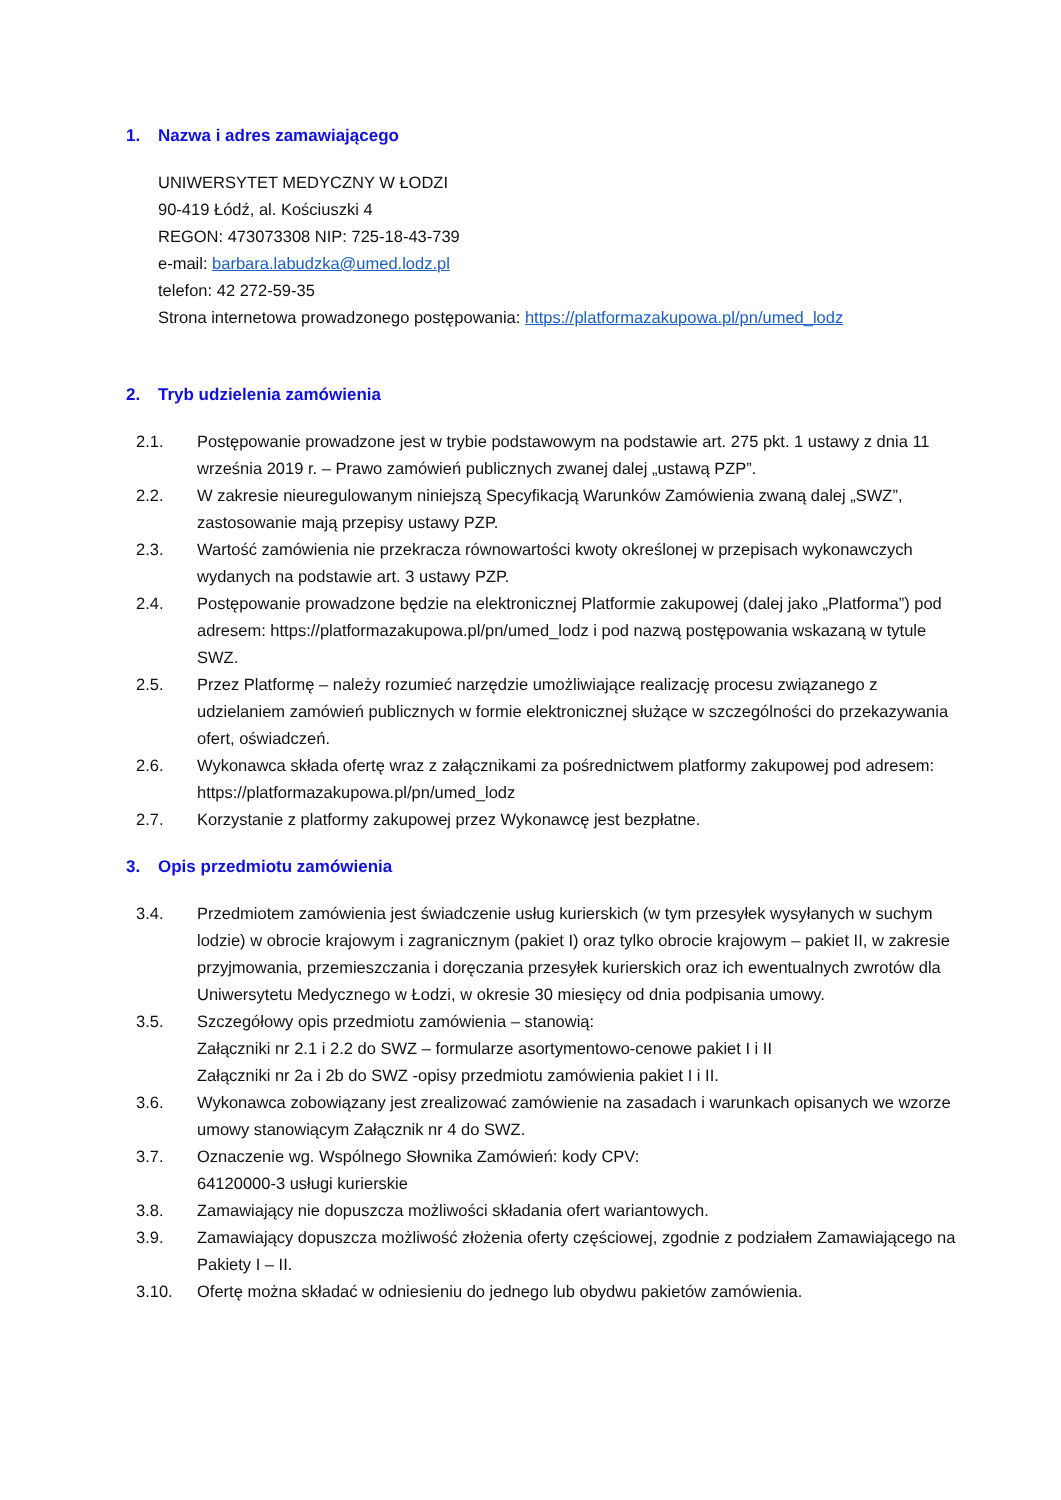1. Nazwa i adres zamawiającego
UNIWERSYTET MEDYCZNY W ŁODZI
90-419 Łódź, al. Kościuszki 4
REGON: 473073308 NIP: 725-18-43-739
e-mail: barbara.labudzka@umed.lodz.pl
telefon: 42 272-59-35
Strona internetowa prowadzonego postępowania: https://platformazakupowa.pl/pn/umed_lodz
2. Tryb udzielenia zamówienia
2.1. Postępowanie prowadzone jest w trybie podstawowym na podstawie art. 275 pkt. 1 ustawy z dnia 11 września 2019 r. – Prawo zamówień publicznych zwanej dalej „ustawą PZP”.
2.2. W zakresie nieuregulowanym niniejszą Specyfikacją Warunków Zamówienia zwaną dalej „SWZ”, zastosowanie mają przepisy ustawy PZP.
2.3. Wartość zamówienia nie przekracza równowartości kwoty określonej w przepisach wykonawczych wydanych na podstawie art. 3 ustawy PZP.
2.4. Postępowanie prowadzone będzie na elektronicznej Platformie zakupowej (dalej jako „Platforma”) pod adresem: https://platformazakupowa.pl/pn/umed_lodz i pod nazwą postępowania wskazaną w tytule SWZ.
2.5. Przez Platformę – należy rozumieć narzędzie umożliwiające realizację procesu związanego z udzielaniem zamówień publicznych w formie elektronicznej służące w szczególności do przekazywania ofert, oświadczeń.
2.6. Wykonawca składa ofertę wraz z załącznikami za pośrednictwem platformy zakupowej pod adresem: https://platformazakupowa.pl/pn/umed_lodz
2.7. Korzystanie z platformy zakupowej przez Wykonawcę jest bezpłatne.
3. Opis przedmiotu zamówienia
3.4. Przedmiotem zamówienia jest świadczenie usług kurierskich (w tym przesyłek wysyłanych w suchym lodzie) w obrocie krajowym i zagranicznym (pakiet I) oraz tylko obrocie krajowym – pakiet II, w zakresie przyjmowania, przemieszczania i doręczania przesyłek kurierskich oraz ich ewentualnych zwrotów dla Uniwersytetu Medycznego w Łodzi, w okresie 30 miesięcy od dnia podpisania umowy.
3.5. Szczegółowy opis przedmiotu zamówienia – stanowią:
Załączniki nr 2.1 i 2.2 do SWZ – formularze asortymentowo-cenowe pakiet I i II
Załączniki nr 2a i 2b do SWZ -opisy przedmiotu zamówienia pakiet I i II.
3.6. Wykonawca zobowiązany jest zrealizować zamówienie na zasadach i warunkach opisanych we wzorze umowy stanowiącym Załącznik nr 4 do SWZ.
3.7. Oznaczenie wg. Wspólnego Słownika Zamówień: kody CPV:
64120000-3 usługi kurierskie
3.8. Zamawiający nie dopuszcza możliwości składania ofert wariantowych.
3.9. Zamawiający dopuszcza możliwość złożenia oferty częściowej, zgodnie z podziałem Zamawiającego na Pakiety I – II.
3.10. Ofertę można składać w odniesieniu do jednego lub obydwu pakietów zamówienia.